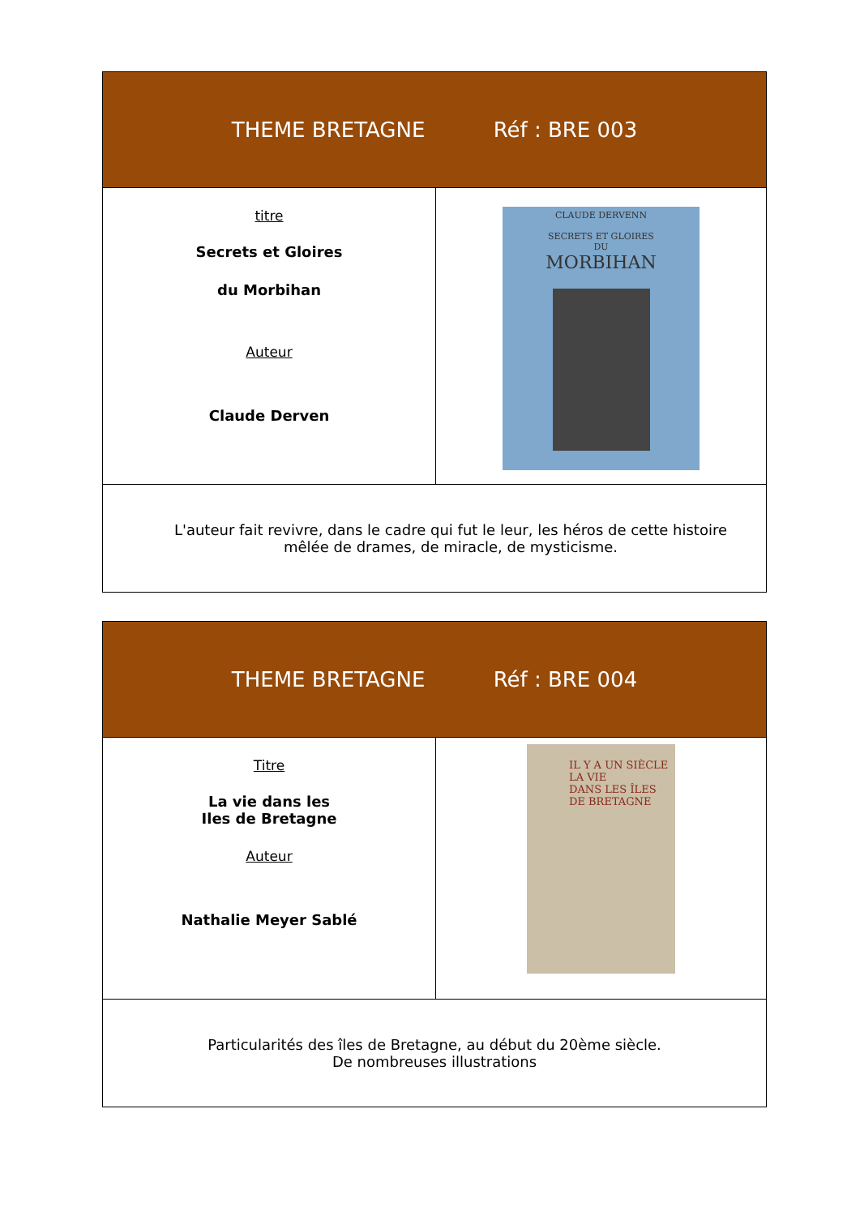| THEME BRETAGNE Réf : BRE 003 | |
| --- | --- |
| titre Secrets et Gloires du Morbihan Auteur Claude Derven | CLAUDE DERVENN SECRETS ET GLOIRES DU MORBIHAN |
| L'auteur fait revivre, dans le cadre qui fut le leur, les héros de cette histoire mêlée de drames, de miracle, de mysticisme. | |
| THEME BRETAGNE Réf : BRE 004 | |
| --- | --- |
| Titre La vie dans les Iles de Bretagne Auteur Nathalie Meyer Sablé | IL Y A UN SIÈCLE LA VIE DANS LES ÎLES DE BRETAGNE |
| Particularités des îles de Bretagne, au début du 20ème siècle. De nombreuses illustrations | |